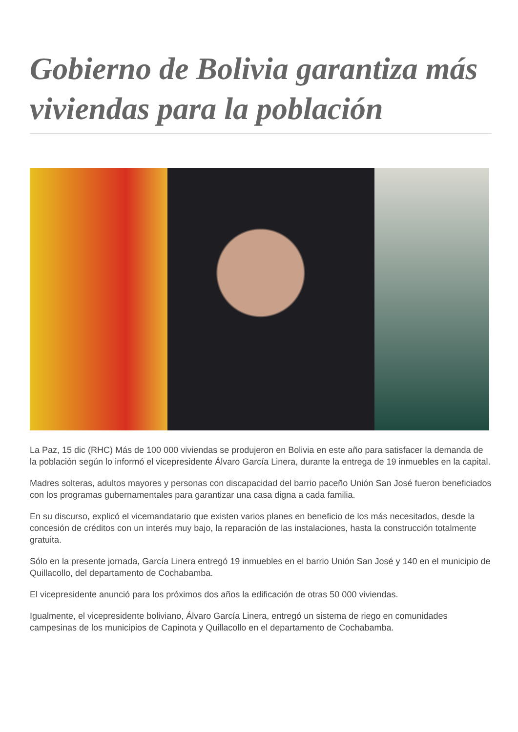Gobierno de Bolivia garantiza más viviendas para la población
La Paz, 15 dic (RHC) Más de 100 000 viviendas se produjeron en Bolivia en este año para satisfacer la demanda de la población según lo informó el vicepresidente Álvaro García Linera, durante la entrega de 19 inmuebles en la capital.
Madres solteras, adultos mayores y personas con discapacidad del barrio paceño Unión San José fueron beneficiados con los programas gubernamentales para garantizar una casa digna a cada familia.
En su discurso, explicó el vicemandatario que existen varios planes en beneficio de los más necesitados, desde la concesión de créditos con un interés muy bajo, la reparación de las instalaciones, hasta la construcción totalmente gratuita.
Sólo en la presente jornada, García Linera entregó 19 inmuebles en el barrio Unión San José y 140 en el municipio de Quillacollo, del departamento de Cochabamba.
El vicepresidente anunció para los próximos dos años la edificación de otras 50 000 viviendas.
Igualmente, el vicepresidente boliviano, Álvaro García Linera, entregó un sistema de riego en comunidades campesinas de los municipios de Capinota y Quillacollo en el departamento de Cochabamba.